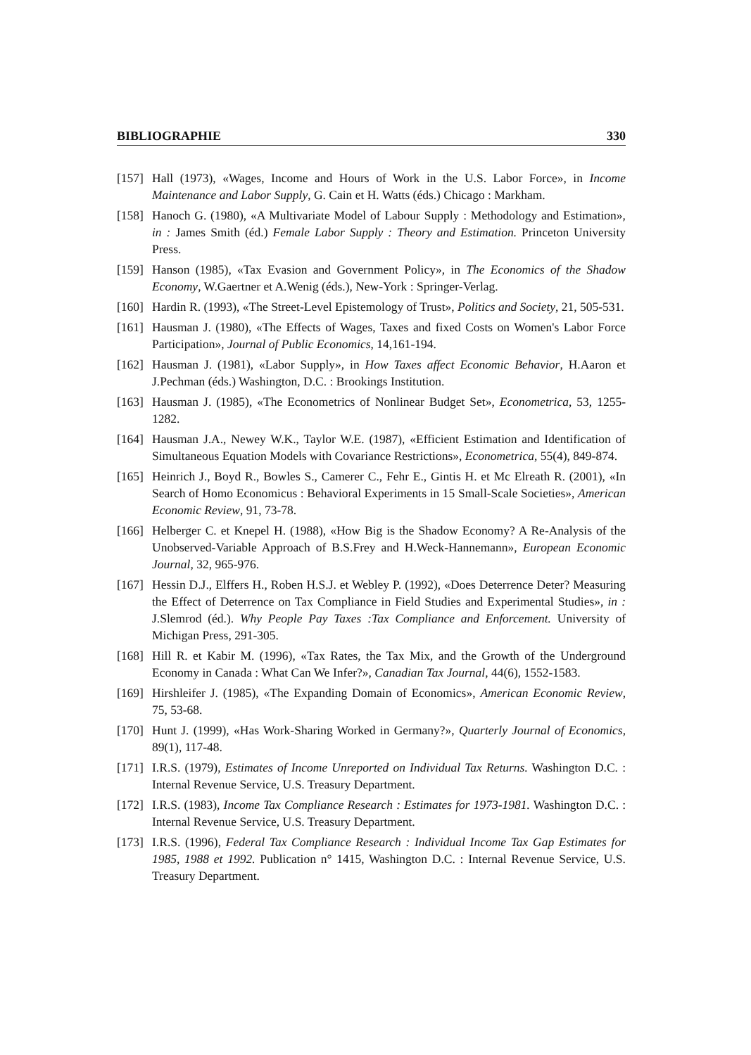BIBLIOGRAPHIE 330
[157] Hall (1973), «Wages, Income and Hours of Work in the U.S. Labor Force», in Income Maintenance and Labor Supply, G. Cain et H. Watts (éds.) Chicago : Markham.
[158] Hanoch G. (1980), «A Multivariate Model of Labour Supply : Methodology and Estimation», in : James Smith (éd.) Female Labor Supply : Theory and Estimation. Princeton University Press.
[159] Hanson (1985), «Tax Evasion and Government Policy», in The Economics of the Shadow Economy, W.Gaertner et A.Wenig (éds.), New-York : Springer-Verlag.
[160] Hardin R. (1993), «The Street-Level Epistemology of Trust», Politics and Society, 21, 505-531.
[161] Hausman J. (1980), «The Effects of Wages, Taxes and fixed Costs on Women's Labor Force Participation», Journal of Public Economics, 14,161-194.
[162] Hausman J. (1981), «Labor Supply», in How Taxes affect Economic Behavior, H.Aaron et J.Pechman (éds.) Washington, D.C. : Brookings Institution.
[163] Hausman J. (1985), «The Econometrics of Nonlinear Budget Set», Econometrica, 53, 1255-1282.
[164] Hausman J.A., Newey W.K., Taylor W.E. (1987), «Efficient Estimation and Identification of Simultaneous Equation Models with Covariance Restrictions», Econometrica, 55(4), 849-874.
[165] Heinrich J., Boyd R., Bowles S., Camerer C., Fehr E., Gintis H. et Mc Elreath R. (2001), «In Search of Homo Economicus : Behavioral Experiments in 15 Small-Scale Societies», American Economic Review, 91, 73-78.
[166] Helberger C. et Knepel H. (1988), «How Big is the Shadow Economy? A Re-Analysis of the Unobserved-Variable Approach of B.S.Frey and H.Weck-Hannemann», European Economic Journal, 32, 965-976.
[167] Hessin D.J., Elffers H., Roben H.S.J. et Webley P. (1992), «Does Deterrence Deter? Measuring the Effect of Deterrence on Tax Compliance in Field Studies and Experimental Studies», in : J.Slemrod (éd.). Why People Pay Taxes :Tax Compliance and Enforcement. University of Michigan Press, 291-305.
[168] Hill R. et Kabir M. (1996), «Tax Rates, the Tax Mix, and the Growth of the Underground Economy in Canada : What Can We Infer?», Canadian Tax Journal, 44(6), 1552-1583.
[169] Hirshleifer J. (1985), «The Expanding Domain of Economics», American Economic Review, 75, 53-68.
[170] Hunt J. (1999), «Has Work-Sharing Worked in Germany?», Quarterly Journal of Economics, 89(1), 117-48.
[171] I.R.S. (1979), Estimates of Income Unreported on Individual Tax Returns. Washington D.C. : Internal Revenue Service, U.S. Treasury Department.
[172] I.R.S. (1983), Income Tax Compliance Research : Estimates for 1973-1981. Washington D.C. : Internal Revenue Service, U.S. Treasury Department.
[173] I.R.S. (1996), Federal Tax Compliance Research : Individual Income Tax Gap Estimates for 1985, 1988 et 1992. Publication n° 1415, Washington D.C. : Internal Revenue Service, U.S. Treasury Department.